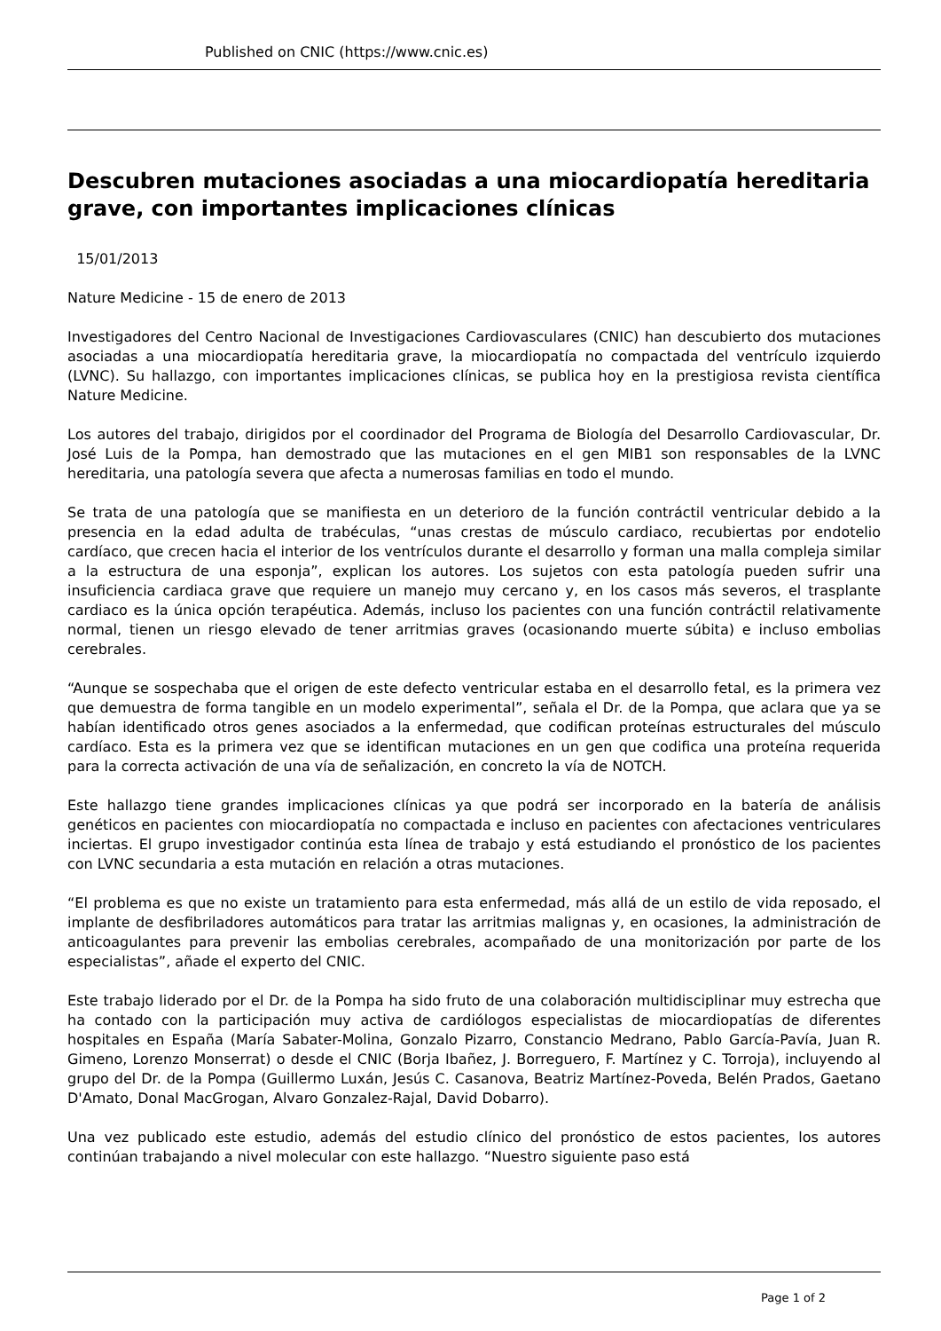Published on CNIC (https://www.cnic.es)
Descubren mutaciones asociadas a una miocardiopatía hereditaria grave, con importantes implicaciones clínicas
15/01/2013
Nature Medicine - 15 de enero de 2013
Investigadores del Centro Nacional de Investigaciones Cardiovasculares (CNIC) han descubierto dos mutaciones asociadas a una miocardiopatía hereditaria grave, la miocardiopatía no compactada del ventrículo izquierdo (LVNC). Su hallazgo, con importantes implicaciones clínicas, se publica hoy en la prestigiosa revista científica Nature Medicine.
Los autores del trabajo, dirigidos por el coordinador del Programa de Biología del Desarrollo Cardiovascular, Dr. José Luis de la Pompa, han demostrado que las mutaciones en el gen MIB1 son responsables de la LVNC hereditaria, una patología severa que afecta a numerosas familias en todo el mundo.
Se trata de una patología que se manifiesta en un deterioro de la función contráctil ventricular debido a la presencia en la edad adulta de trabéculas, “unas crestas de músculo cardiaco, recubiertas por endotelio cardíaco, que crecen hacia el interior de los ventrículos durante el desarrollo y forman una malla compleja similar a la estructura de una esponja”, explican los autores. Los sujetos con esta patología pueden sufrir una insuficiencia cardiaca grave que requiere un manejo muy cercano y, en los casos más severos, el trasplante cardiaco es la única opción terapéutica. Además, incluso los pacientes con una función contráctil relativamente normal, tienen un riesgo elevado de tener arritmias graves (ocasionando muerte súbita) e incluso embolias cerebrales.
“Aunque se sospechaba que el origen de este defecto ventricular estaba en el desarrollo fetal, es la primera vez que demuestra de forma tangible en un modelo experimental”, señala el Dr. de la Pompa, que aclara que ya se habían identificado otros genes asociados a la enfermedad, que codifican proteínas estructurales del músculo cardíaco. Esta es la primera vez que se identifican mutaciones en un gen que codifica una proteína requerida para la correcta activación de una vía de señalización, en concreto la vía de NOTCH.
Este hallazgo tiene grandes implicaciones clínicas ya que podrá ser incorporado en la batería de análisis genéticos en pacientes con miocardiopatía no compactada e incluso en pacientes con afectaciones ventriculares inciertas. El grupo investigador continúa esta línea de trabajo y está estudiando el pronóstico de los pacientes con LVNC secundaria a esta mutación en relación a otras mutaciones.
“El problema es que no existe un tratamiento para esta enfermedad, más allá de un estilo de vida reposado, el implante de desfibriladores automáticos para tratar las arritmias malignas y, en ocasiones, la administración de anticoagulantes para prevenir las embolias cerebrales, acompañado de una monitorización por parte de los especialistas”, añade el experto del CNIC.
Este trabajo liderado por el Dr. de la Pompa ha sido fruto de una colaboración multidisciplinar muy estrecha que ha contado con la participación muy activa de cardiólogos especialistas de miocardiopatías de diferentes hospitales en España (María Sabater-Molina, Gonzalo Pizarro, Constancio Medrano, Pablo García-Pavía, Juan R. Gimeno, Lorenzo Monserrat) o desde el CNIC (Borja Ibañez, J. Borreguero, F. Martínez y C. Torroja), incluyendo al grupo del Dr. de la Pompa (Guillermo Luxán, Jesús C. Casanova, Beatriz Martínez-Poveda, Belén Prados, Gaetano D'Amato, Donal MacGrogan, Alvaro Gonzalez-Rajal, David Dobarro).
Una vez publicado este estudio, además del estudio clínico del pronóstico de estos pacientes, los autores continúan trabajando a nivel molecular con este hallazgo. “Nuestro siguiente paso está
Page 1 of 2